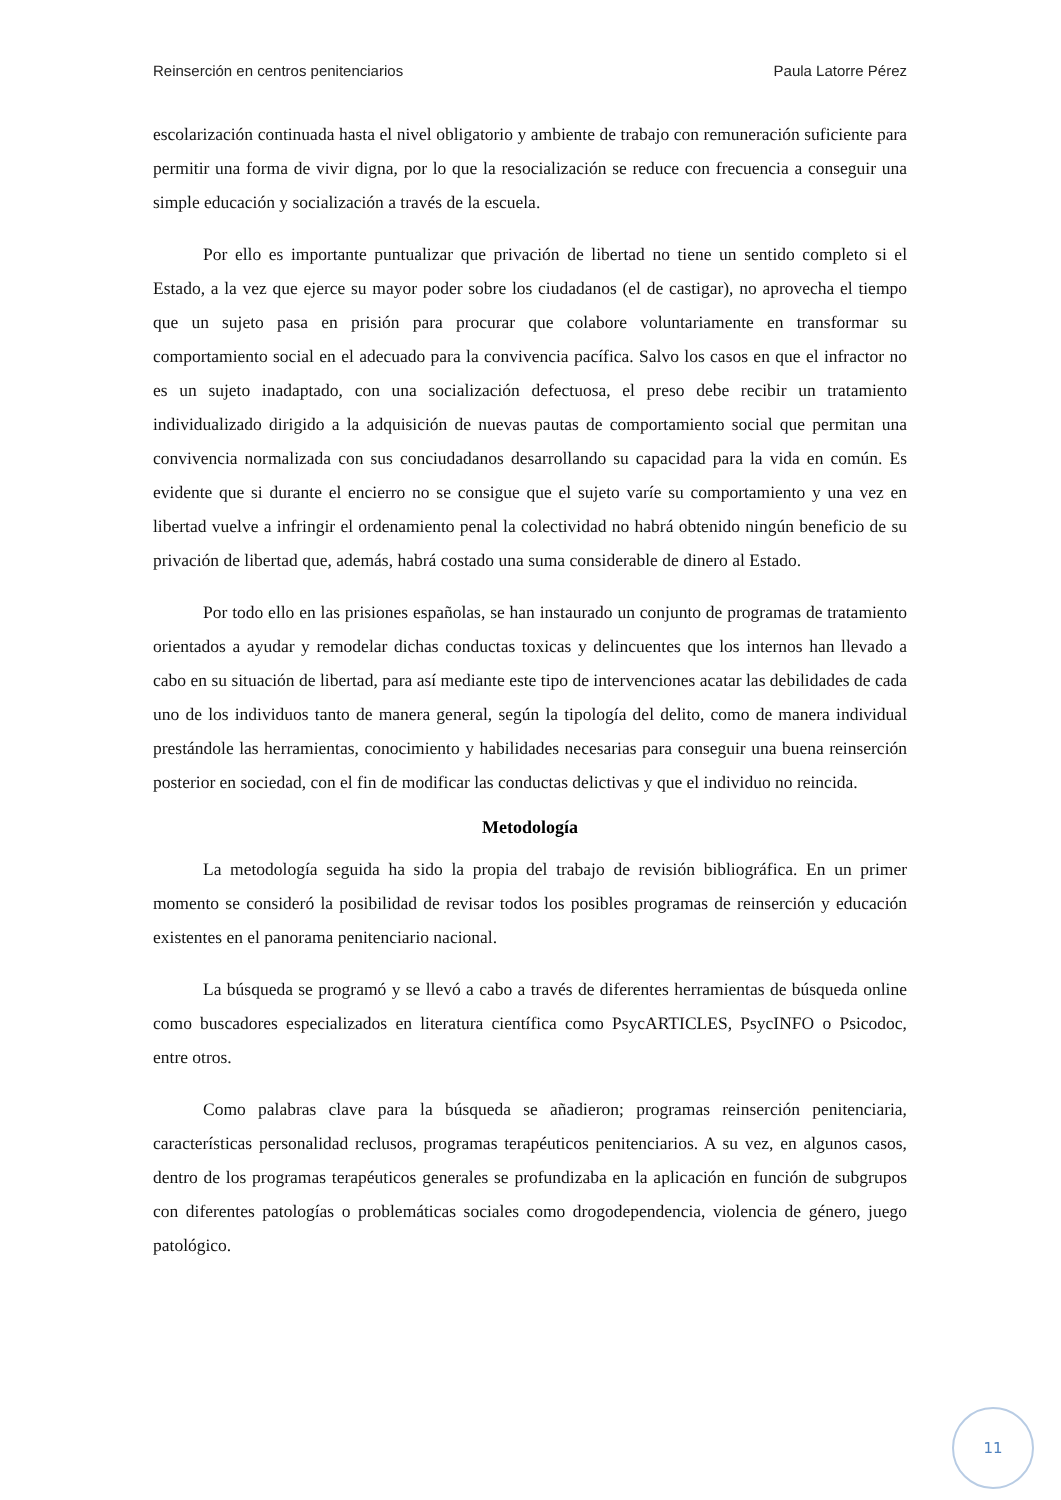Reinserción en centros penitenciarios Paula Latorre Pérez
escolarización continuada hasta el nivel obligatorio y ambiente de trabajo con remuneración suficiente para permitir una forma de vivir digna, por lo que la resocialización se reduce con frecuencia a conseguir una simple educación y socialización a través de la escuela.
Por ello es importante puntualizar que privación de libertad no tiene un sentido completo si el Estado, a la vez que ejerce su mayor poder sobre los ciudadanos (el de castigar), no aprovecha el tiempo que un sujeto pasa en prisión para procurar que colabore voluntariamente en transformar su comportamiento social en el adecuado para la convivencia pacífica. Salvo los casos en que el infractor no es un sujeto inadaptado, con una socialización defectuosa, el preso debe recibir un tratamiento individualizado dirigido a la adquisición de nuevas pautas de comportamiento social que permitan una convivencia normalizada con sus conciudadanos desarrollando su capacidad para la vida en común. Es evidente que si durante el encierro no se consigue que el sujeto varíe su comportamiento y una vez en libertad vuelve a infringir el ordenamiento penal la colectividad no habrá obtenido ningún beneficio de su privación de libertad que, además, habrá costado una suma considerable de dinero al Estado.
Por todo ello en las prisiones españolas, se han instaurado un conjunto de programas de tratamiento orientados a ayudar y remodelar dichas conductas toxicas y delincuentes que los internos han llevado a cabo en su situación de libertad, para así mediante este tipo de intervenciones acatar las debilidades de cada uno de los individuos tanto de manera general, según la tipología del delito, como de manera individual prestándole las herramientas, conocimiento y habilidades necesarias para conseguir una buena reinserción posterior en sociedad, con el fin de modificar las conductas delictivas y que el individuo no reincida.
Metodología
La metodología seguida ha sido la propia del trabajo de revisión bibliográfica. En un primer momento se consideró la posibilidad de revisar todos los posibles programas de reinserción y educación existentes en el panorama penitenciario nacional.
La búsqueda se programó y se llevó a cabo a través de diferentes herramientas de búsqueda online como buscadores especializados en literatura científica como PsycARTICLES, PsycINFO o Psicodoc, entre otros.
Como palabras clave para la búsqueda se añadieron; programas reinserción penitenciaria, características personalidad reclusos, programas terapéuticos penitenciarios. A su vez, en algunos casos, dentro de los programas terapéuticos generales se profundizaba en la aplicación en función de subgrupos con diferentes patologías o problemáticas sociales como drogodependencia, violencia de género, juego patológico.
11